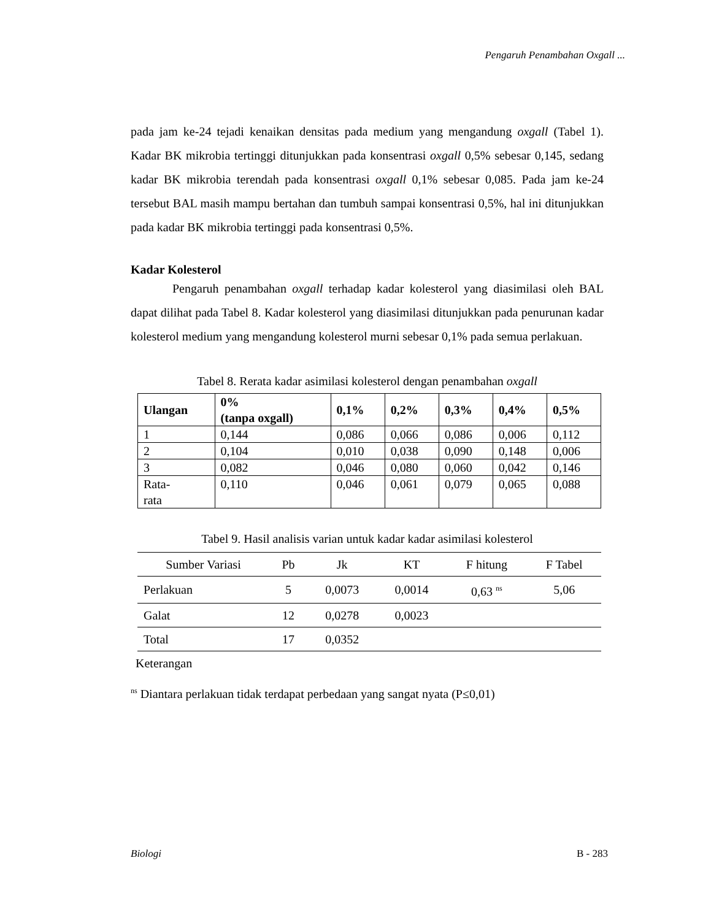Pengaruh Penambahan Oxgall ...
pada jam ke-24 tejadi kenaikan densitas pada medium yang mengandung oxgall (Tabel 1). Kadar BK mikrobia tertinggi ditunjukkan pada konsentrasi oxgall 0,5% sebesar 0,145, sedang kadar BK mikrobia terendah pada konsentrasi oxgall 0,1% sebesar 0,085. Pada jam ke-24 tersebut BAL masih mampu bertahan dan tumbuh sampai konsentrasi 0,5%, hal ini ditunjukkan pada kadar BK mikrobia tertinggi pada konsentrasi 0,5%.
Kadar Kolesterol
Pengaruh penambahan oxgall terhadap kadar kolesterol yang diasimilasi oleh BAL dapat dilihat pada Tabel 8. Kadar kolesterol yang diasimilasi ditunjukkan pada penurunan kadar kolesterol medium yang mengandung kolesterol murni sebesar 0,1% pada semua perlakuan.
Tabel 8. Rerata kadar asimilasi kolesterol dengan penambahan oxgall
| Ulangan | 0% (tanpa oxgall) | 0,1% | 0,2% | 0,3% | 0,4% | 0,5% |
| --- | --- | --- | --- | --- | --- | --- |
| 1 | 0,144 | 0,086 | 0,066 | 0,086 | 0,006 | 0,112 |
| 2 | 0,104 | 0,010 | 0,038 | 0,090 | 0,148 | 0,006 |
| 3 | 0,082 | 0,046 | 0,080 | 0,060 | 0,042 | 0,146 |
| Rata- rata | 0,110 | 0,046 | 0,061 | 0,079 | 0,065 | 0,088 |
Tabel 9. Hasil analisis varian untuk kadar kadar asimilasi kolesterol
| Sumber Variasi | Pb | Jk | KT | F hitung | F Tabel |
| --- | --- | --- | --- | --- | --- |
| Perlakuan | 5 | 0,0073 | 0,0014 | 0,63 <sup>ns</sup> | 5,06 |
| Galat | 12 | 0,0278 | 0,0023 | | |
| Total | 17 | 0,0352 | | | |
Keterangan
<sup>ns</sup> Diantara perlakuan tidak terdapat perbedaan yang sangat nyata (P≤0,01)
Biologi B - 283